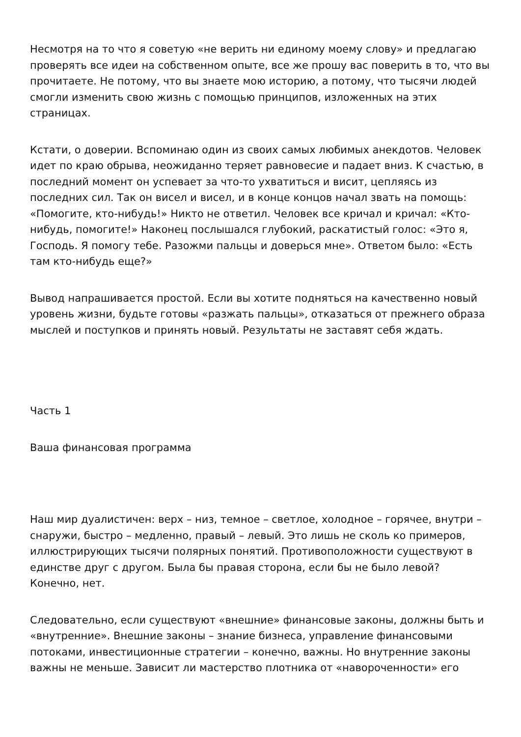Несмотря на то что я советую «не верить ни единому моему слову» и предлагаю проверять все идеи на собственном опыте, все же прошу вас поверить в то, что вы прочитаете. Не потому, что вы знаете мою историю, а потому, что тысячи людей смогли изменить свою жизнь с помощью принципов, изложенных на этих страницах.
Кстати, о доверии. Вспоминаю один из своих самых любимых анекдотов. Человек идет по краю обрыва, неожиданно теряет равновесие и падает вниз. К счастью, в последний момент он успевает за что-то ухватиться и висит, цепляясь из последних сил. Так он висел и висел, и в конце концов начал звать на помощь: «Помогите, кто-нибудь!» Никто не ответил. Человек все кричал и кричал: «Кто-нибудь, помогите!» Наконец послышался глубокий, раскатистый голос: «Это я, Господь. Я помогу тебе. Разожми пальцы и доверься мне». Ответом было: «Есть там кто-нибудь еще?»
Вывод напрашивается простой. Если вы хотите подняться на качественно новый уровень жизни, будьте готовы «разжать пальцы», отказаться от прежнего образа мыслей и поступков и принять новый. Результаты не заставят себя ждать.
Часть 1
Ваша финансовая программа
Наш мир дуалистичен: верх – низ, темное – светлое, холодное – горячее, внутри – снаружи, быстро – медленно, правый – левый. Это лишь не сколь ко примеров, иллюстрирующих тысячи полярных понятий. Противоположности существуют в единстве друг с другом. Была бы правая сторона, если бы не было левой? Конечно, нет.
Следовательно, если существуют «внешние» финансовые законы, должны быть и «внутренние». Внешние законы – знание бизнеса, управление финансовыми потоками, инвестиционные стратегии – конечно, важны. Но внутренние законы важны не меньше. Зависит ли мастерство плотника от «навороченности» его